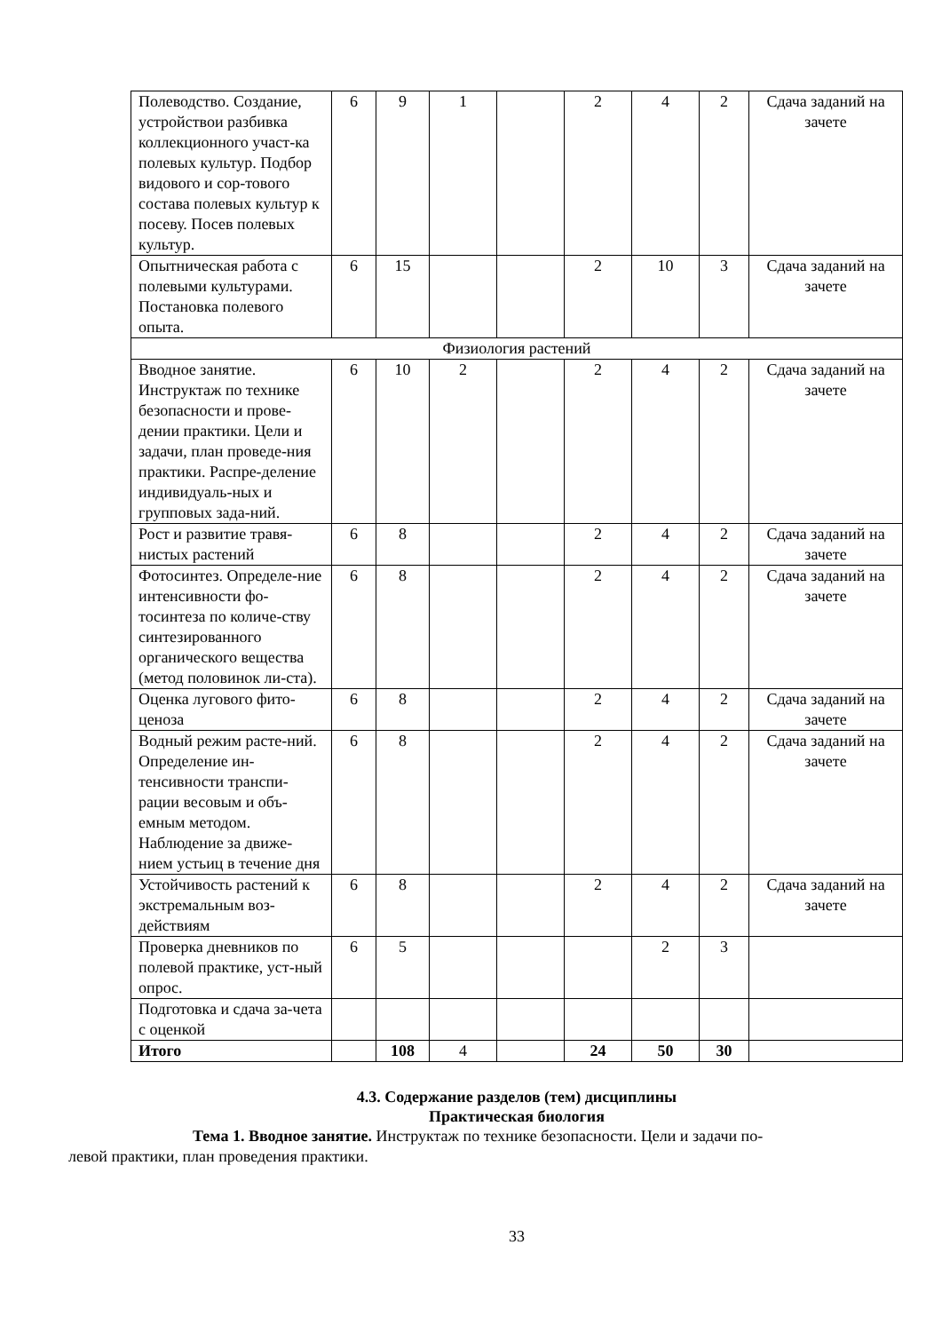| Полеводство. Создание, устройствои разбивка коллекционного участ-ка полевых культур. Подбор видового и сор-тового состава полевых культур к посеву. Посев полевых культур. | 6 | 9 | 1 | | 2 | 4 | 2 | Сдача заданий на зачете |
| Опытническая работа с полевыми культурами. Постановка полевого опыта. | 6 | 15 | | | 2 | 10 | 3 | Сдача заданий на зачете |
| Физиология растений | | | | | | | | |
| Вводное занятие. Инструктаж по технике безопасности и прове-дении практики. Цели и задачи, план проведе-ния практики. Распре-деление индивидуаль-ных и групповых зада-ний. | 6 | 10 | 2 | | 2 | 4 | 2 | Сдача заданий на зачете |
| Рост и развитие травя-нистых растений | 6 | 8 | | | 2 | 4 | 2 | Сдача заданий на зачете |
| Фотосинтез. Определе-ние интенсивности фо-тосинтеза по количе-ству синтезированного органического вещества (метод половинок ли-ста). | 6 | 8 | | | 2 | 4 | 2 | Сдача заданий на зачете |
| Оценка лугового фито-ценоза | 6 | 8 | | | 2 | 4 | 2 | Сдача заданий на зачете |
| Водный режим расте-ний. Определение ин-тенсивности транспи-рации весовым и объ-емным методом. Наблюдение за движе-нием устьиц в течение дня | 6 | 8 | | | 2 | 4 | 2 | Сдача заданий на зачете |
| Устойчивость растений к экстремальным воз-действиям | 6 | 8 | | | 2 | 4 | 2 | Сдача заданий на зачете |
| Проверка дневников по полевой практике, уст-ный опрос. | 6 | 5 | | | | 2 | 3 | |
| Подготовка и сдача за-чета с оценкой | | | | | | | | |
| Итого | | 108 | 4 | | 24 | 50 | 30 | |
4.3. Содержание разделов (тем) дисциплины
Практическая биология
Тема 1. Вводное занятие. Инструктаж по технике безопасности. Цели и задачи по-
левой практики, план проведения практики.
33